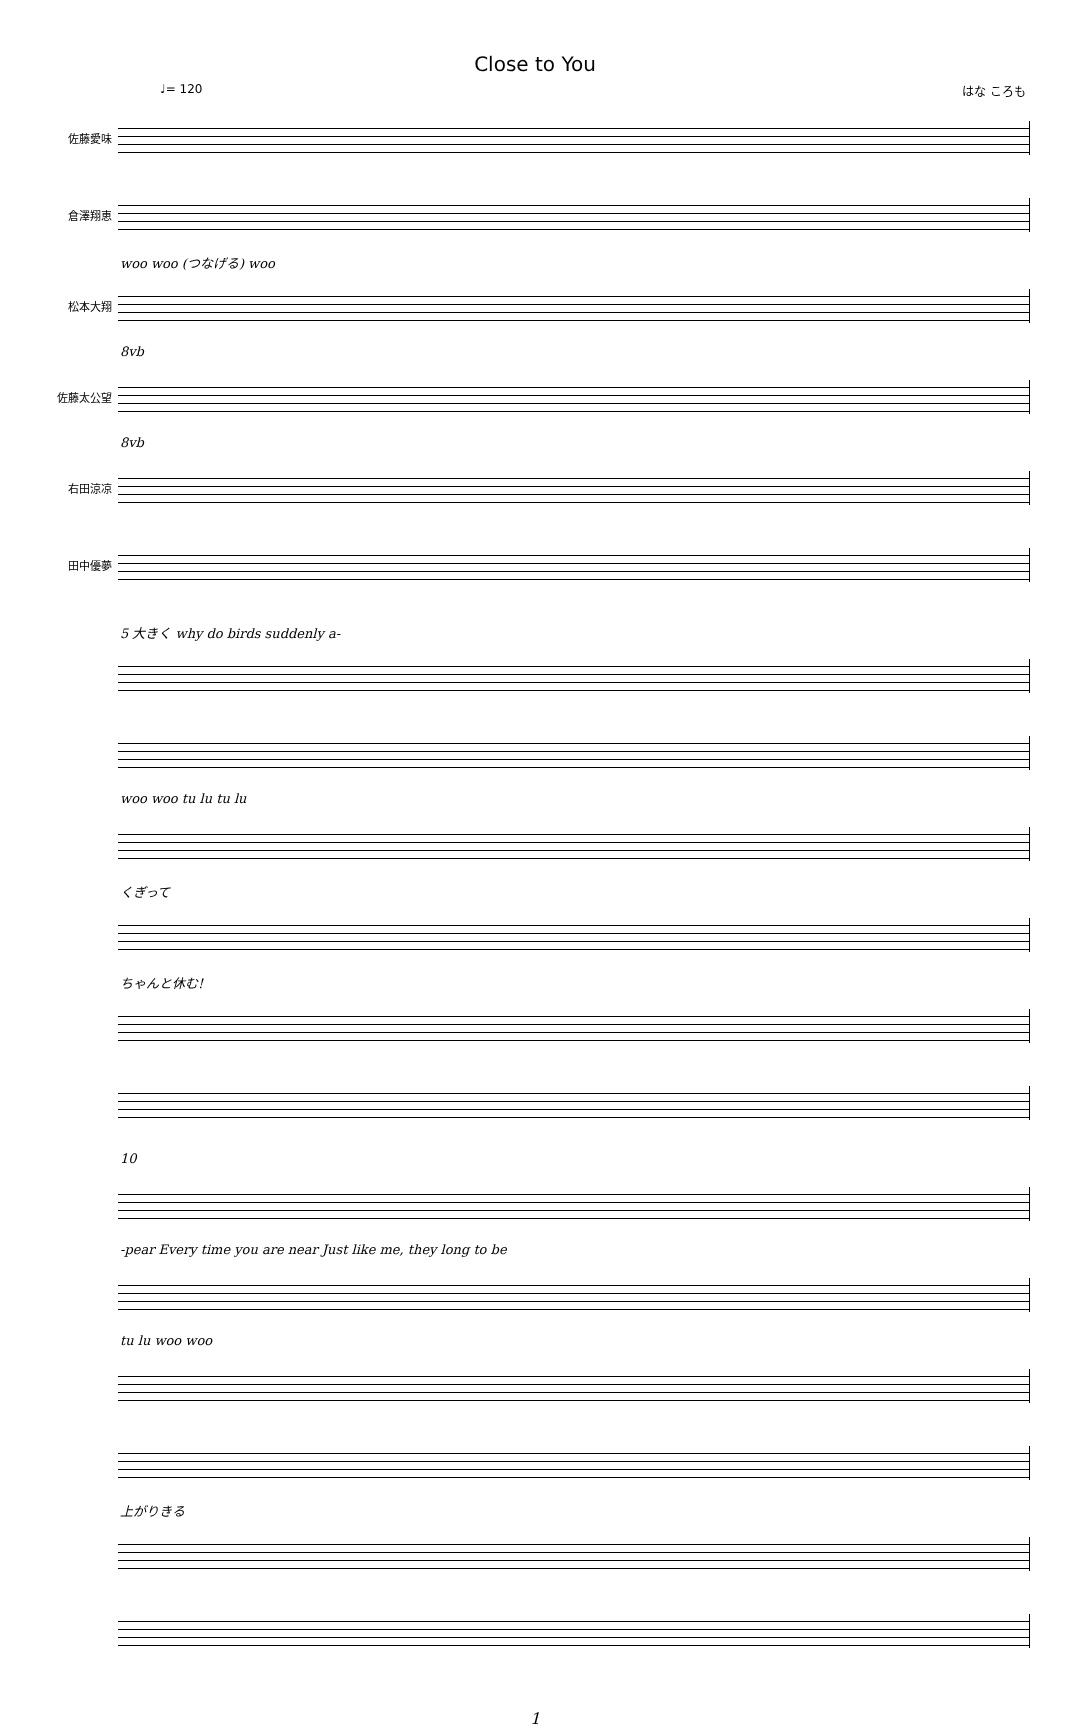Close to You
♩= 120 はな ころも
佐藤愛味
倉澤翔恵
woo woo (つなげる) woo
松本大翔
8vb
佐藤太公望
8vb
右田涼凉
田中優夢
5 大きく why do birds suddenly a-
woo woo tu lu tu lu
くぎって
ちゃんと休む!
10
-pear Every time you are near Just like me, they long to be
tu lu woo woo
上がりきる
1